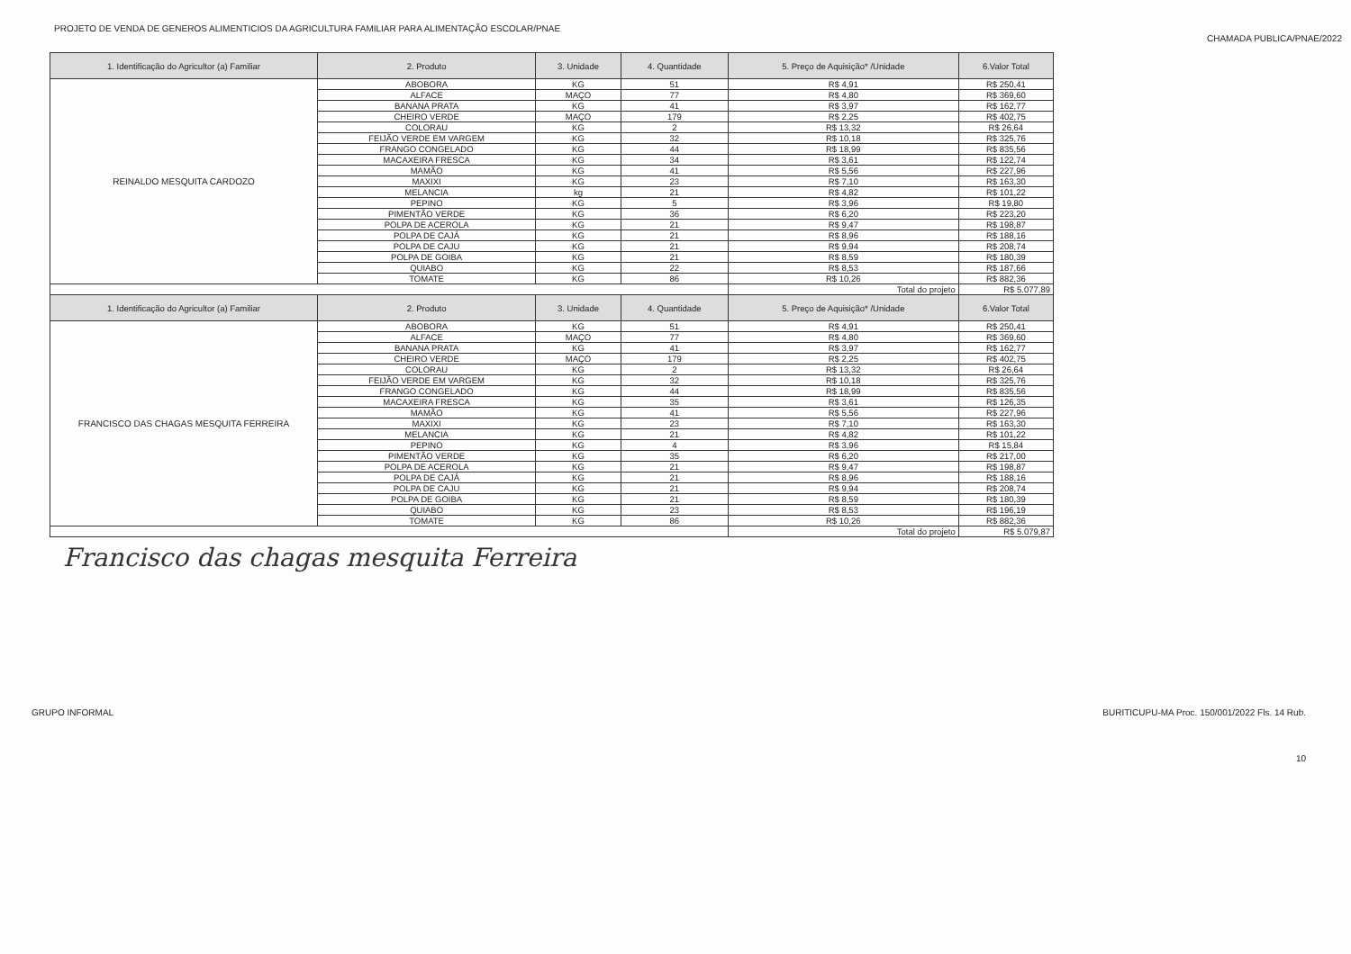PROJETO DE VENDA DE GENEROS ALIMENTICIOS DA AGRICULTURA FAMILIAR PARA ALIMENTAÇÃO ESCOLAR/PNAE
CHAMADA PUBLICA/PNAE/2022
| 1. Identificação do Agricultor (a) Familiar | 2. Produto | 3. Unidade | 4. Quantidade | 5. Preço de Aquisição* /Unidade | 6.Valor Total |
| --- | --- | --- | --- | --- | --- |
| REINALDO MESQUITA CARDOZO | ABOBORA | KG | 51 | R$ 4,91 | R$ 250,41 |
| | ALFACE | MAÇO | 77 | R$ 4,80 | R$ 369,60 |
| | BANANA PRATA | KG | 41 | R$ 3,97 | R$ 162,77 |
| | CHEIRO VERDE | MAÇO | 179 | R$ 2,25 | R$ 402,75 |
| | COLORAU | KG | 2 | R$ 13,32 | R$ 26,64 |
| | FEIJÃO VERDE EM VARGEM | KG | 32 | R$ 10,18 | R$ 325,76 |
| | FRANGO CONGELADO | KG | 44 | R$ 18,99 | R$ 835,56 |
| | MACAXEIRA FRESCA | KG | 34 | R$ 3,61 | R$ 122,74 |
| | MAMÃO | KG | 41 | R$ 5,56 | R$ 227,96 |
| | MAXIXI | KG | 23 | R$ 7,10 | R$ 163,30 |
| | MELANCIA | kg | 21 | R$ 4,82 | R$ 101,22 |
| | PEPINO | KG | 5 | R$ 3,96 | R$ 19,80 |
| | PIMENTÃO VERDE | KG | 36 | R$ 6,20 | R$ 223,20 |
| | POLPA DE ACEROLA | KG | 21 | R$ 9,47 | R$ 198,87 |
| | POLPA DE CAJÁ | KG | 21 | R$ 8,96 | R$ 188,16 |
| | POLPA DE CAJU | KG | 21 | R$ 9,94 | R$ 208,74 |
| | POLPA DE GOIBA | KG | 21 | R$ 8,59 | R$ 180,39 |
| | QUIABO | KG | 22 | R$ 8,53 | R$ 187,66 |
| | TOMATE | KG | 86 | R$ 10,26 | R$ 882,36 |
| | | | | Total do projeto | R$ 5.077,89 |
| 1. Identificação do Agricultor (a) Familiar | 2. Produto | 3. Unidade | 4. Quantidade | 5. Preço de Aquisição* /Unidade | 6.Valor Total |
| FRANCISCO DAS CHAGAS MESQUITA FERREIRA | ABOBORA | KG | 51 | R$ 4,91 | R$ 250,41 |
| | ALFACE | MAÇO | 77 | R$ 4,80 | R$ 369,60 |
| | BANANA PRATA | KG | 41 | R$ 3,97 | R$ 162,77 |
| | CHEIRO VERDE | MAÇO | 179 | R$ 2,25 | R$ 402,75 |
| | COLORAU | KG | 2 | R$ 13,32 | R$ 26,64 |
| | FEIJÃO VERDE EM VARGEM | KG | 32 | R$ 10,18 | R$ 325,76 |
| | FRANGO CONGELADO | KG | 44 | R$ 18,99 | R$ 835,56 |
| | MACAXEIRA FRESCA | KG | 35 | R$ 3,61 | R$ 126,35 |
| | MAMÃO | KG | 41 | R$ 5,56 | R$ 227,96 |
| | MAXIXI | KG | 23 | R$ 7,10 | R$ 163,30 |
| | MELANCIA | KG | 21 | R$ 4,82 | R$ 101,22 |
| | PEPINO | KG | 4 | R$ 3,96 | R$ 15,84 |
| | PIMENTÃO VERDE | KG | 35 | R$ 6,20 | R$ 217,00 |
| | POLPA DE ACEROLA | KG | 21 | R$ 9,47 | R$ 198,87 |
| | POLPA DE CAJÁ | KG | 21 | R$ 8,96 | R$ 188,16 |
| | POLPA DE CAJU | KG | 21 | R$ 9,94 | R$ 208,74 |
| | POLPA DE GOIBA | KG | 21 | R$ 8,59 | R$ 180,39 |
| | QUIABO | KG | 23 | R$ 8,53 | R$ 196,19 |
| | TOMATE | KG | 86 | R$ 10,26 | R$ 882,36 |
| | | | | Total do projeto | R$ 5.079,87 |
Francisco das chagas mesquita Ferreira
GRUPO INFORMAL BURITICUPU-MA Proc. 150/001/2022 Fls. 14 Rub.
10